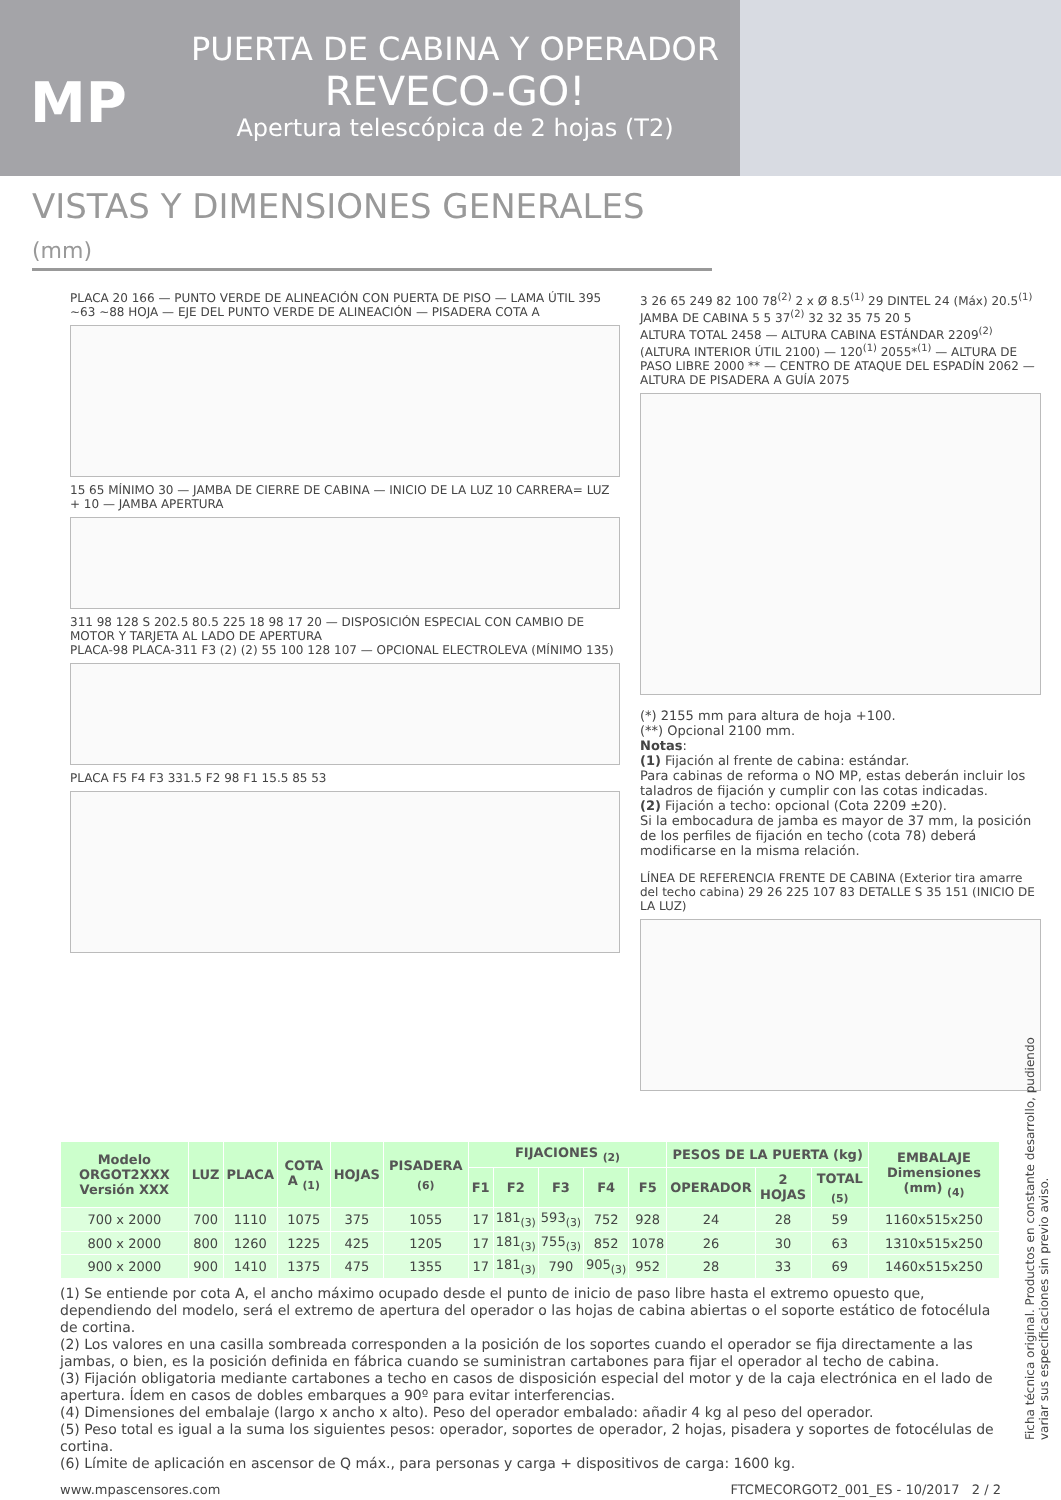MP
PUERTA DE CABINA Y OPERADOR
REVECO-GO!
Apertura telescópica de 2 hojas (T2)
VISTAS Y DIMENSIONES GENERALES (mm)
PLACA 20 166 — PUNTO VERDE DE ALINEACIÓN CON PUERTA DE PISO — LAMA ÚTIL 395 ~63 ~88 HOJA — EJE DEL PUNTO VERDE DE ALINEACIÓN — PISADERA COTA A
15 65 MÍNIMO 30 — JAMBA DE CIERRE DE CABINA — INICIO DE LA LUZ 10 CARRERA= LUZ + 10 — JAMBA APERTURA
311 98 128 S 202.5 80.5 225 18 98 17 20 — DISPOSICIÓN ESPECIAL CON CAMBIO DE MOTOR Y TARJETA AL LADO DE APERTURA
PLACA-98 PLACA-311 F3 (2) (2) 55 100 128 107 — OPCIONAL ELECTROLEVA (MÍNIMO 135)
PLACA F5 F4 F3 331.5 F2 98 F1 15.5 85 53
3 26 65 249 82 100 78<sup>(2)</sup> 2 x Ø 8.5<sup>(1)</sup> 29 DINTEL 24 (Máx) 20.5<sup>(1)</sup> JAMBA DE CABINA 5 5 37<sup>(2)</sup> 32 32 35 75 20 5
ALTURA TOTAL 2458 — ALTURA CABINA ESTÁNDAR 2209<sup>(2)</sup> (ALTURA INTERIOR ÚTIL 2100) — 120<sup>(1)</sup> 2055*<sup>(1)</sup> — ALTURA DE PASO LIBRE 2000 ** — CENTRO DE ATAQUE DEL ESPADÍN 2062 — ALTURA DE PISADERA A GUÍA 2075
(*) 2155 mm para altura de hoja +100.
(**) Opcional 2100 mm.
Notas:
(1) Fijación al frente de cabina: estándar.
Para cabinas de reforma o NO MP, estas deberán incluir los taladros de fijación y cumplir con las cotas indicadas.
(2) Fijación a techo: opcional (Cota 2209 ±20).
Si la embocadura de jamba es mayor de 37 mm, la posición de los perfiles de fijación en techo (cota 78) deberá modificarse en la misma relación.
LÍNEA DE REFERENCIA FRENTE DE CABINA (Exterior tira amarre del techo cabina) 29 26 225 107 83 DETALLE S 35 151 (INICIO DE LA LUZ)
| Modelo ORGOT2XXX Versión XXX | LUZ | PLACA | COTA A <sub>(1)</sub> | HOJAS | PISADERA <sub>(6)</sub> | FIJACIONES <sub>(2)</sub> | | | | | PESOS DE LA PUERTA (kg) | | | EMBALAJE Dimensiones (mm) <sub>(4)</sub> |
| --- | --- | --- | --- | --- | --- | --- | --- | --- | --- | --- | --- | --- | --- | --- |
| | | | | | | F1 | F2 | F3 | F4 | F5 | OPERADOR | 2 HOJAS | TOTAL <sub>(5)</sub> | |
| 700 x 2000 | 700 | 1110 | 1075 | 375 | 1055 | 17 | 181<sub>(3)</sub> | 593<sub>(3)</sub> | 752 | 928 | 24 | 28 | 59 | 1160x515x250 |
| 800 x 2000 | 800 | 1260 | 1225 | 425 | 1205 | 17 | 181<sub>(3)</sub> | 755<sub>(3)</sub> | 852 | 1078 | 26 | 30 | 63 | 1310x515x250 |
| 900 x 2000 | 900 | 1410 | 1375 | 475 | 1355 | 17 | 181<sub>(3)</sub> | 790 | 905<sub>(3)</sub> | 952 | 28 | 33 | 69 | 1460x515x250 |
(1) Se entiende por cota A, el ancho máximo ocupado desde el punto de inicio de paso libre hasta el extremo opuesto que, dependiendo del modelo, será el extremo de apertura del operador o las hojas de cabina abiertas o el soporte estático de fotocélula de cortina.
(2) Los valores en una casilla sombreada corresponden a la posición de los soportes cuando el operador se fija directamente a las jambas, o bien, es la posición definida en fábrica cuando se suministran cartabones para fijar el operador al techo de cabina.
(3) Fijación obligatoria mediante cartabones a techo en casos de disposición especial del motor y de la caja electrónica en el lado de apertura. Ídem en casos de dobles embarques a 90º para evitar interferencias.
(4) Dimensiones del embalaje (largo x ancho x alto). Peso del operador embalado: añadir 4 kg al peso del operador.
(5) Peso total es igual a la suma los siguientes pesos: operador, soportes de operador, 2 hojas, pisadera y soportes de fotocélulas de cortina.
(6) Límite de aplicación en ascensor de Q máx., para personas y carga + dispositivos de carga: 1600 kg.
www.mpascensores.com FTCMECORGOT2_001_ES - 10/2017 2 / 2
Ficha técnica original. Productos en constante desarrollo, pudiendo variar sus especificaciones sin previo aviso.